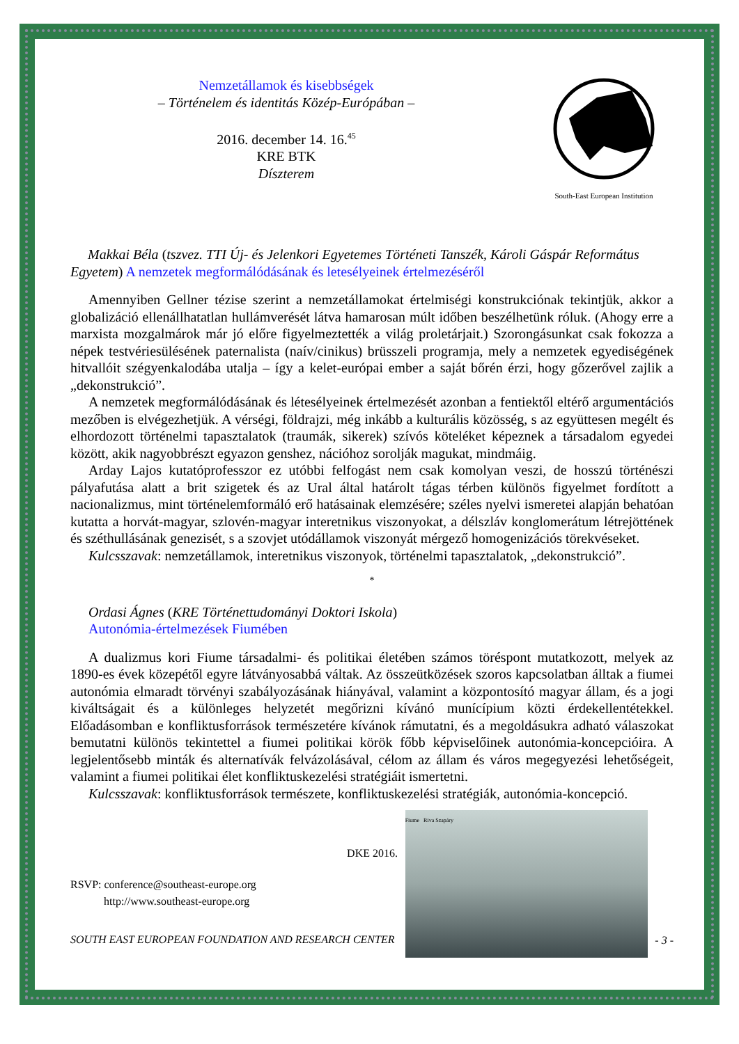Nemzetállamok és kisebbségek
– Történelem és identitás Közép-Európában –
2016. december 14. 16.<sup>45</sup>
KRE BTK
Díszterem
South-East European Institution
Makkai Béla (tszvez. TTI Új- és Jelenkori Egyetemes Történeti Tanszék, Károli Gáspár Református Egyetem) A nemzetek megformálódásának és letesélyeinek értelmezéséről
Amennyiben Gellner tézise szerint a nemzetállamokat értelmiségi konstrukciónak tekintjük, akkor a globalizáció ellenállhatatlan hullámverését látva hamarosan múlt időben beszélhetünk róluk. (Ahogy erre a marxista mozgalmárok már jó előre figyelmeztették a világ proletárjait.) Szorongásunkat csak fokozza a népek testvériesülésének paternalista (naív/cinikus) brüsszeli programja, mely a nemzetek egyediségének hitvallóit szégyenkalodába utalja – így a kelet-európai ember a saját bőrén érzi, hogy gőzerővel zajlik a „dekonstrukció”.
A nemzetek megformálódásának és létesélyeinek értelmezését azonban a fentiektől eltérő argumentációs mezőben is elvégezhetjük. A vérségi, földrajzi, még inkább a kulturális közösség, s az együttesen megélt és elhordozott történelmi tapasztalatok (traumák, sikerek) szívós köteléket képeznek a társadalom egyedei között, akik nagyobbrészt egyazon genshez, nációhoz sorolják magukat, mindmáig.
Arday Lajos kutatóprofesszor ez utóbbi felfogást nem csak komolyan veszi, de hosszú történészi pályafutása alatt a brit szigetek és az Ural által határolt tágas térben különös figyelmet fordított a nacionalizmus, mint történelemformáló erő hatásainak elemzésére; széles nyelvi ismeretei alapján behatóan kutatta a horvát-magyar, szlovén-magyar interetnikus viszonyokat, a délszláv konglomerátum létrejöttének és széthullásának genezisét, s a szovjet utódállamok viszonyát mérgező homogenizációs törekvéseket.
Kulcsszavak: nemzetállamok, interetnikus viszonyok, történelmi tapasztalatok, „dekonstrukció”.
*
Ordasi Ágnes (KRE Történettudományi Doktori Iskola)
Autonómia-értelmezések Fiumében
A dualizmus kori Fiume társadalmi- és politikai életében számos töréspont mutatkozott, melyek az 1890-es évek közepétől egyre látványosabbá váltak. Az összeütközések szoros kapcsolatban álltak a fiumei autonómia elmaradt törvényi szabályozásának hiányával, valamint a központosító magyar állam, és a jogi kiváltságait és a különleges helyzetét megőrizni kívánó munícípium közti érdekellentétekkel. Előadásomban e konfliktusforrások természetére kívánok rámutatni, és a megoldásukra adható válaszokat bemutatni különös tekintettel a fiumei politikai körök főbb képviselőinek autonómia-koncepcióira. A legjelentősebb minták és alternatívák felvázolásával, célom az állam és város megegyezési lehetőségeit, valamint a fiumei politikai élet konfliktuskezelési stratégiáit ismertetni.
Kulcsszavak: konfliktusforrások természete, konfliktuskezelési stratégiák, autonómia-koncepció.
DKE 2016.
RSVP: conference@southeast-europe.org
http://www.southeast-europe.org
SOUTH EAST EUROPEAN FOUNDATION AND RESEARCH CENTER
Fiume Riva Szapáry
- 3 -